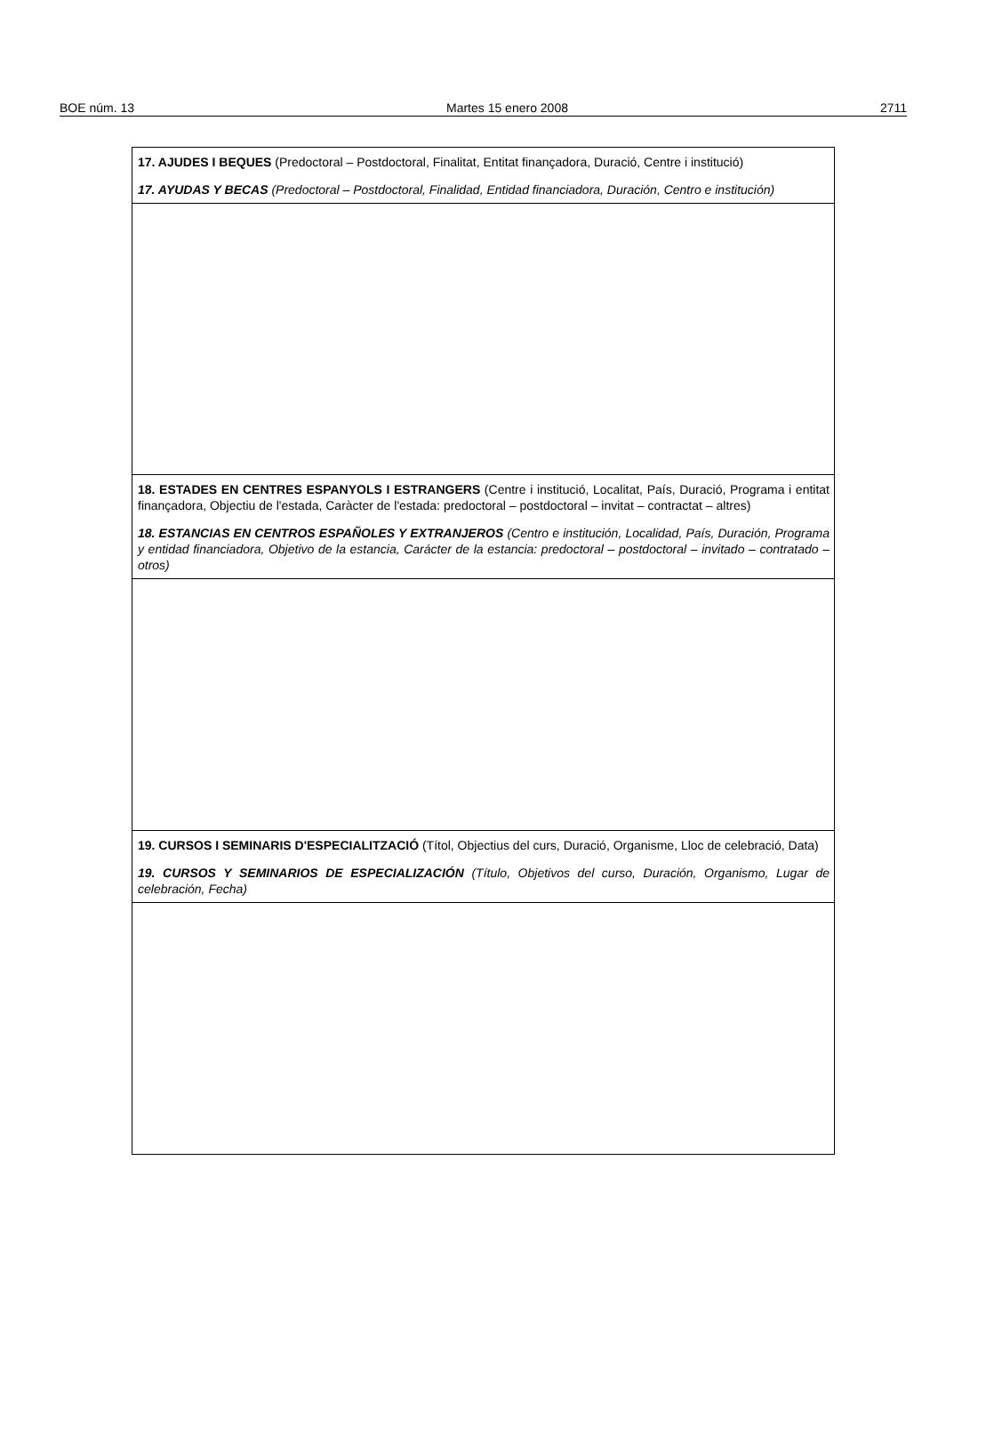BOE núm. 13 Martes 15 enero 2008 2711
17. AJUDES I BEQUES (Predoctoral – Postdoctoral, Finalitat, Entitat finançadora, Duració, Centre i institució)
17. AYUDAS Y BECAS (Predoctoral – Postdoctoral, Finalidad, Entidad financiadora, Duración, Centro e institución)
18. ESTADES EN CENTRES ESPANYOLS I ESTRANGERS (Centre i institució, Localitat, País, Duració, Programa i entitat finançadora, Objectiu de l'estada, Caràcter de l'estada: predoctoral – postdoctoral – invitat – contractat – altres)
18. ESTANCIAS EN CENTROS ESPAÑOLES Y EXTRANJEROS (Centro e institución, Localidad, País, Duración, Programa y entidad financiadora, Objetivo de la estancia, Carácter de la estancia: predoctoral – postdoctoral – invitado – contratado – otros)
19. CURSOS I SEMINARIS D'ESPECIALITZACIÓ (Títol, Objectius del curs, Duració, Organisme, Lloc de celebració, Data)
19. CURSOS Y SEMINARIOS DE ESPECIALIZACIÓN (Título, Objetivos del curso, Duración, Organismo, Lugar de celebración, Fecha)